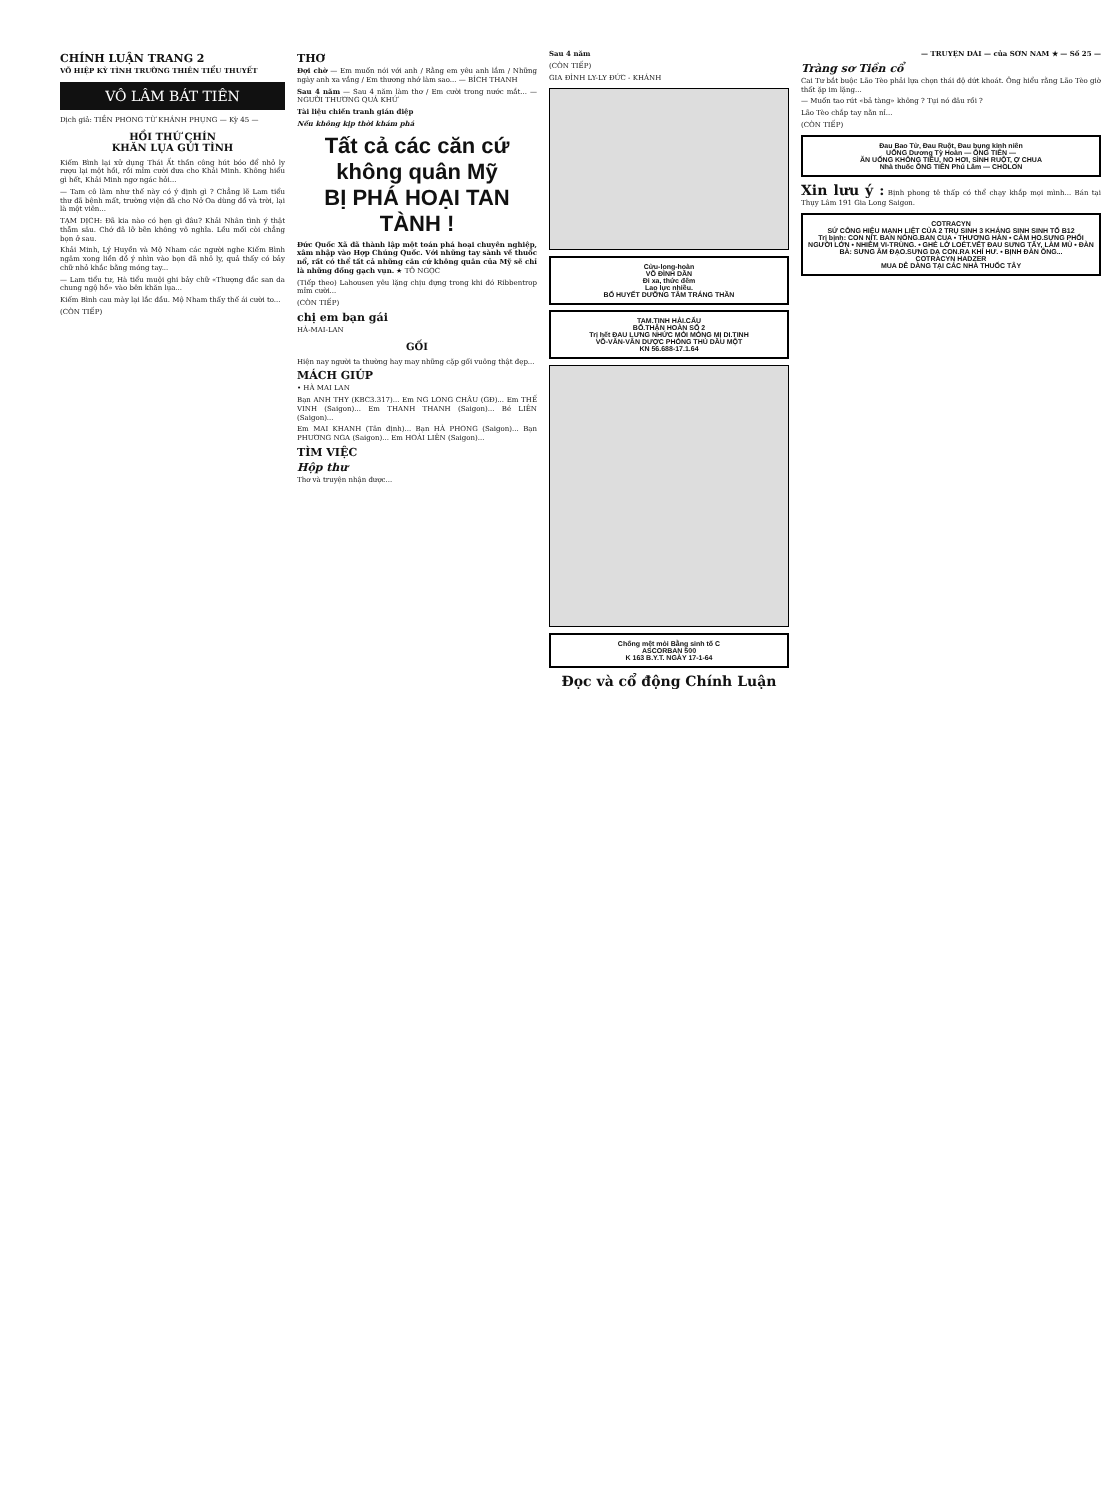CHÍNH LUẬN TRANG 2
VÕ HIỆP KỲ TÌNH TRƯỜNG THIÊN TIỂU THUYẾT
VÔ LÂM BÁT TIÊN
Dịch giả: TIỀN PHONG TỪ KHÁNH PHỤNG — Kỳ 45 —
HỒI THỨ CHÍN
KHĂN LỤA GỬI TÌNH
Kiếm Bình lại xử dụng Thái Ất thần công hút bóo để nhỏ ly rượu lại một hồi, rồi mỉm cười đưa cho Khải Minh. Không hiểu gì hết, Khải Minh ngơ ngác hỏi...
— Tam cô làm như thế này có ý định gì ? Chẳng lẽ Lam tiểu thư đã bệnh mất, trường viện đã cho Nở Oa dùng đồ và trời, lại là một viên...
TẠM DỊCH: Đã kia nào có hẹn gì đâu? Khải Nhân tình ý thật thẫm sâu. Chớ đã lỡ bẽn không vô nghĩa. Lều mối còi chẳng bọn ở sau.
Khải Minh, Lý Huyền và Mộ Nham các người nghe Kiếm Bình ngâm xong liền đồ ý nhìn vào bọn đã nhỏ ly, quả thấy có bảy chữ nhỏ khắc bằng móng tay...
— Lam tiểu tư, Hà tiểu muội ghi bảy chữ «Thượng đắc san da chung ngộ hồ» vào bên khăn lụa...
Kiếm Bình cau mày lại lắc đầu. Mộ Nham thấy thế ái cười to...
(CÒN TIẾP)
THƠ
Đợi chờ — Em muốn nói với anh / Rằng em yêu anh lắm / Những ngày anh xa vắng / Em thương nhớ làm sao... — BÍCH THANH
Sau 4 năm — Sau 4 năm làm thơ / Em cười trong nước mắt... — NGƯỜI THƯƠNG QUÁ KHỨ
Tài liệu chiến tranh gián điệp
Nếu không kịp thời khám phá
Tất cả các căn cứ không quân Mỹ
BỊ PHÁ HOẠI TAN TÀNH !
Đức Quốc Xã đã thành lập một toán phá hoại chuyên nghiệp, xâm nhập vào Hợp Chúng Quốc. Với những tay sành về thuốc nổ, rất có thể tất cả những căn cứ không quân của Mỹ sẽ chỉ là những đống gạch vụn. ★ TÔ NGỌC
(Tiếp theo) Lahousen yêu lặng chịu đựng trong khi đó Ribbentrop mỉm cười...
(CÒN TIẾP)
chị em bạn gái
HÀ-MAI-LAN
GỐI
Hiện nay người ta thường hay may những cặp gối vuông thật đẹp...
MÁCH GIÚP
• HÀ MAI LAN
Bạn ANH THY (KBC3.317)... Em NG LONG CHÂU (GĐ)... Em THẾ VINH (Saigon)... Em THANH THANH (Saigon)... Bé LIÊN (Saigon)...
Em MAI KHANH (Tân định)... Bạn HÀ PHONG (Saigon)... Bạn PHƯƠNG NGA (Saigon)... Em HOÀI LIÊN (Saigon)...
TÌM VIỆC
Hộp thư
Thơ và truyện nhận được...
Sau 4 năm
(CÒN TIẾP)
GIA ĐÌNH LY-LY ĐỨC - KHÁNH
Cửu-long-hoàn
VÕ ĐÌNH DẦN
Đi xa, thức đêm
Lao lực nhiều.
BỔ HUYẾT DƯỠNG TÂM TRÁNG THẦN
TAM.TINH HẢI.CẨU
BỔ.THẬN HOÀN SỐ 2
Trị hết ĐAU LƯNG NHỨC MỎI MỎNG MỊ DI.TINH
VÕ-VĂN-VÂN DƯỢC PHÒNG THỦ DẦU MỘT
KN 56.688-17.1.64
Chống mệt mỏi Bằng sinh tố C
ASCORBAN 500
K 163 B.Y.T. NGÀY 17-1-64
Đọc và cổ động Chính Luận
— TRUYỆN DÀI — của SƠN NAM ★ — Số 25 —
Tràng sơ Tiền cổ
Cai Tư bắt buộc Lão Tèo phải lựa chọn thái độ dứt khoát. Ông hiểu rằng Lão Tèo giờ thất ặp im lặng...
— Muốn tao rút «bả tàng» không ? Tụi nó đâu rồi ?
Lão Tèo chắp tay nằn nỉ...
(CÒN TIẾP)
Đau Bao Tử, Đau Ruột, Đau bụng kinh niên
UỐNG Dương Tỳ Hoàn — ÔNG TIÊN —
ĂN UỐNG KHÔNG TIÊU, NO HƠI, SÌNH RUỘT, Ợ CHUA
Nhà thuốc ÔNG TIÊN Phú Lâm — CHOLON
Xin lưu ý : Bịnh phong tê thấp có thể chạy khắp mọi mình... Bán tại Thụy Lâm 191 Gia Long Saigon.
COTRACYN
SỨ CÔNG HIỆU MẠNH LIỆT CỦA 2 TRỤ SINH 3 KHÁNG SINH SINH TỐ B12
Trị bịnh: CON NÍT. BAN NÓNG.BAN CUA • THƯƠNG HÀN • CẢM HO.SƯNG PHỔI
NGƯỜI LỚN • NHIỄM VI-TRÙNG. • GHẺ LỞ LOÉT.VẾT ĐAU SƯNG TẤY, LÀM MỦ • ĐÀN BÀ: SƯNG ÂM ĐẠO.SƯNG DẠ CON.RA KHÍ HƯ. • BỊNH ĐÀN ÔNG...
COTRACYN HADZER
MUA DỄ DÀNG TẠI CÁC NHÀ THUỐC TÂY